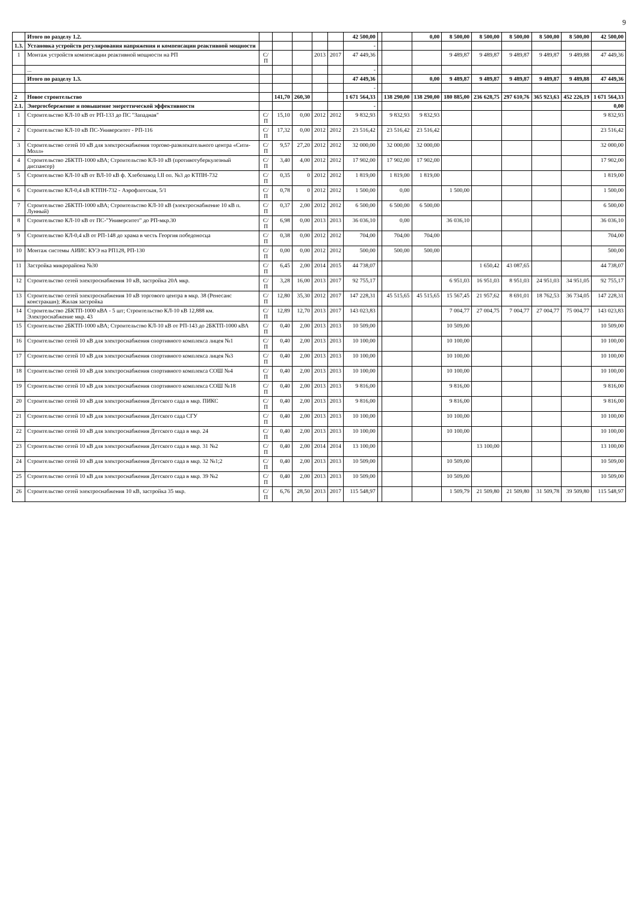9
| | Итого по разделу 1.2. | | | | | | 42 500,00 | | | 0,00 | 8 500,00 | 8 500,00 | 8 500,00 | 8 500,00 | 8 500,00 | 42 500,00 |
| 1.3. | Установка устройств регулирования напряжения и компенсации реактивной мощности | | | | | | - | | | | | | | | | |
| 1 | Монтаж устройств компенсации реактивной мощности на РП | С/П | | | 2013 | 2017 | 47 449,36 | | | | 9 489,87 | 9 489,87 | 9 489,87 | 9 489,87 | 9 489,88 | 47 449,36 |
| | ... | | | | | | - | | | | | | | | | |
| | Итого по разделу 1.3. | | | | | | 47 449,36 | | | 0,00 | 9 489,87 | 9 489,87 | 9 489,87 | 9 489,87 | 9 489,88 | 47 449,36 |
| | | | | | | | - | | | | | | | | | |
| 2 | Новое строительство | | 141,70 | 260,30 | | | 1 671 564,33 | | 138 290,00 | 138 290,00 | 180 885,00 | 236 628,75 | 297 610,76 | 365 923,63 | 452 226,19 | 1 671 564,33 |
| 2.1. | Энергосбережение и повышение энергетической эффективности | | | | | | - | | | | | | | | | 0,00 |
| 1 | Строительство КЛ-10 кВ от РП-133 до ПС "Западная" | С/П | 15,10 | 0,00 | 2012 | 2012 | 9 832,93 | | 9 832,93 | 9 832,93 | | | | | | 9 832,93 |
| 2 | Строительство КЛ-10 кВ ПС-Университет - РП-116 | С/П | 17,32 | 0,00 | 2012 | 2012 | 23 516,42 | | 23 516,42 | 23 516,42 | | | | | | 23 516,42 |
| 3 | Строительство сетей 10 кВ для электроснабжения торгово-развлекательного центра «Сити-Молл» | С/П | 9,57 | 27,20 | 2012 | 2012 | 32 000,00 | | 32 000,00 | 32 000,00 | | | | | | 32 000,00 |
| 4 | Строительство 2БКТП-1000 кВА; Строительство КЛ-10 кВ (противотуберкулезный диспансер) | С/П | 3,40 | 4,00 | 2012 | 2012 | 17 902,00 | | 17 902,00 | 17 902,00 | | | | | | 17 902,00 |
| 5 | Строительство КЛ-10 кВ от ВЛ-10 кВ ф. Хлебозавод I.II оп. №3 до КТПН-732 | С/П | 0,35 | 0 | 2012 | 2012 | 1 819,00 | | 1 819,00 | 1 819,00 | | | | | | 1 819,00 |
| 6 | Строительство КЛ-0,4 кВ КТПН-732 - Аэрофлотская, 5/1 | С/П | 0,78 | 0 | 2012 | 2012 | 1 500,00 | | 0,00 | | 1 500,00 | | | | | 1 500,00 |
| 7 | Строительство 2БКТП-1000 кВА; Строительство КЛ-10 кВ (электроснабжение 10 кВ п. Лунный) | С/П | 0,37 | 2,00 | 2012 | 2012 | 6 500,00 | | 6 500,00 | 6 500,00 | | | | | | 6 500,00 |
| 8 | Строительство КЛ-10 кВ от ПС-"Университет" до РП-мкр.30 | С/П | 6,98 | 0,00 | 2013 | 2013 | 36 036,10 | | 0,00 | | 36 036,10 | | | | | 36 036,10 |
| 9 | Строительство КЛ-0,4 кВ от РП-148 до храма в честь Георгия победоносца | С/П | 0,38 | 0,00 | 2012 | 2012 | 704,00 | | 704,00 | 704,00 | | | | | | 704,00 |
| 10 | Монтаж системы АИИС КУЭ на РП128, РП-130 | С/П | 0,00 | 0,00 | 2012 | 2012 | 500,00 | | 500,00 | 500,00 | | | | | | 500,00 |
| 11 | Застройка микрорайона №30 | С/П | 6,45 | 2,00 | 2014 | 2015 | 44 738,07 | | | | | 1 650,42 | 43 087,65 | | | 44 738,07 |
| 12 | Строительство сетей электроснабжения 10 кВ, застройка 20А мкр. | С/П | 3,28 | 16,00 | 2013 | 2017 | 92 755,17 | | | | 6 951,03 | 16 951,03 | 8 951,03 | 24 951,03 | 34 951,05 | 92 755,17 |
| 13 | Строительство сетей электроснабжения 10 кВ торгового центра в мкр. 38 (Ренесанс констракшн); Жилая застройка | С/П | 12,80 | 35,30 | 2012 | 2017 | 147 228,31 | | 45 515,65 | 45 515,65 | 15 567,45 | 21 957,62 | 8 691,01 | 18 762,53 | 36 734,05 | 147 228,31 |
| 14 | Строительство 2БКТП-1000 кВА - 5 шт; Строительство КЛ-10 кВ 12,888 км. Электроснабжение мкр. 43 | С/П | 12,89 | 12,70 | 2013 | 2017 | 143 023,83 | | | | 7 004,77 | 27 004,75 | 7 004,77 | 27 004,77 | 75 004,77 | 143 023,83 |
| 15 | Строительство 2БКТП-1000 кВА; Строительство КЛ-10 кВ от РП-143 до 2БКТП-1000 кВА | С/П | 0,40 | 2,00 | 2013 | 2013 | 10 509,00 | | | | 10 509,00 | | | | | 10 509,00 |
| 16 | Строительство сетей 10 кВ для электроснабжения спортивного комплекса лицея №1 | С/П | 0,40 | 2,00 | 2013 | 2013 | 10 100,00 | | | | 10 100,00 | | | | | 10 100,00 |
| 17 | Строительство сетей 10 кВ для электроснабжения спортивного комплекса лицея №3 | С/П | 0,40 | 2,00 | 2013 | 2013 | 10 100,00 | | | | 10 100,00 | | | | | 10 100,00 |
| 18 | Строительство сетей 10 кВ для электроснабжения спортивного комплекса СОШ №4 | С/П | 0,40 | 2,00 | 2013 | 2013 | 10 100,00 | | | | 10 100,00 | | | | | 10 100,00 |
| 19 | Строительство сетей 10 кВ для электроснабжения спортивного комплекса СОШ №18 | С/П | 0,40 | 2,00 | 2013 | 2013 | 9 816,00 | | | | 9 816,00 | | | | | 9 816,00 |
| 20 | Строительство сетей 10 кВ для электроснабжения Детского сада в мкр. ПИКС | С/П | 0,40 | 2,00 | 2013 | 2013 | 9 816,00 | | | | 9 816,00 | | | | | 9 816,00 |
| 21 | Строительство сетей 10 кВ для электроснабжения Детского сада СГУ | С/П | 0,40 | 2,00 | 2013 | 2013 | 10 100,00 | | | | 10 100,00 | | | | | 10 100,00 |
| 22 | Строительство сетей 10 кВ для электроснабжения Детского сада в мкр. 24 | С/П | 0,40 | 2,00 | 2013 | 2013 | 10 100,00 | | | | 10 100,00 | | | | | 10 100,00 |
| 23 | Строительство сетей 10 кВ для электроснабжения Детского сада в мкр. 31 №2 | С/П | 0,40 | 2,00 | 2014 | 2014 | 13 100,00 | | | | | 13 100,00 | | | | 13 100,00 |
| 24 | Строительство сетей 10 кВ для электроснабжения Детского сада в мкр. 32 №1;2 | С/П | 0,40 | 2,00 | 2013 | 2013 | 10 509,00 | | | | 10 509,00 | | | | | 10 509,00 |
| 25 | Строительство сетей 10 кВ для электроснабжения Детского сада в мкр. 39 №2 | С/П | 0,40 | 2,00 | 2013 | 2013 | 10 509,00 | | | | 10 509,00 | | | | | 10 509,00 |
| 26 | Строительство сетей электроснабжения 10 кВ, застройка 35 мкр. | С/П | 6,76 | 28,50 | 2013 | 2017 | 115 548,97 | | | | 1 509,79 | 21 509,80 | 21 509,80 | 31 509,78 | 39 509,80 | 115 548,97 |